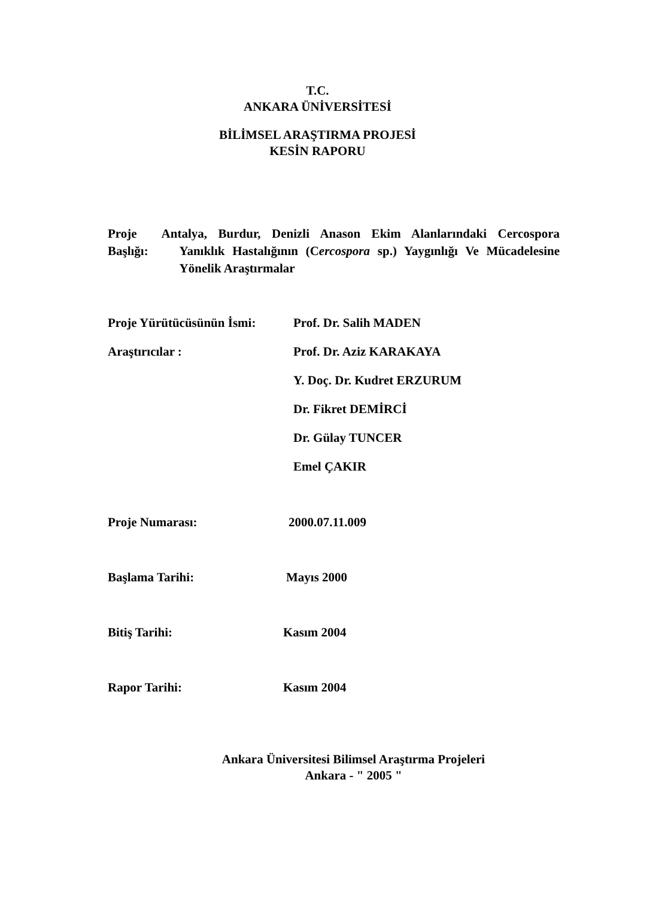T.C.
ANKARA ÜNİVERSİTESİ
BİLİMSEL ARAŞTIRMA PROJESİ
KESİN RAPORU
Proje Başlığı: Antalya, Burdur, Denizli Anason Ekim Alanlarındaki Cercospora Yanıklık Hastalığının (Cercospora sp.) Yaygınlığı Ve Mücadelesine Yönelik Araştırmalar
Proje Yürütücüsünün İsmi:
Prof. Dr. Salih MADEN
Araştırıcılar :
Prof. Dr. Aziz KARAKAYA
Y. Doç. Dr. Kudret ERZURUM
Dr. Fikret DEMİRCİ
Dr. Gülay TUNCER
Emel ÇAKIR
Proje Numarası: 2000.07.11.009
Başlama Tarihi: Mayıs 2000
Bitiş Tarihi: Kasım 2004
Rapor Tarihi: Kasım 2004
Ankara Üniversitesi Bilimsel Araştırma Projeleri
Ankara - " 2005 "